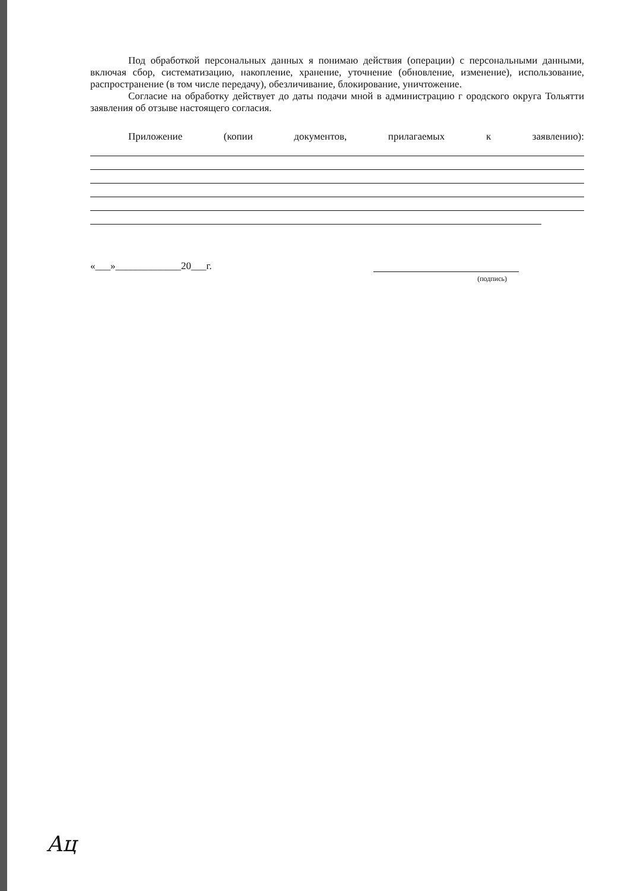Под обработкой персональных данных я понимаю действия (операции) с персональными данными, включая сбор, систематизацию, накопление, хранение, уточнение (обновление, изменение), использование, распространение (в том числе передачу), обезличивание, блокирование, уничтожение.
Согласие на обработку действует до даты подачи мной в администрацию г ородского округа Тольятти заявления об отзыве настоящего согласия.
Приложение (копии документов, прилагаемых к заявлению):
«___»_____________20___г.
(подпись)
Ац